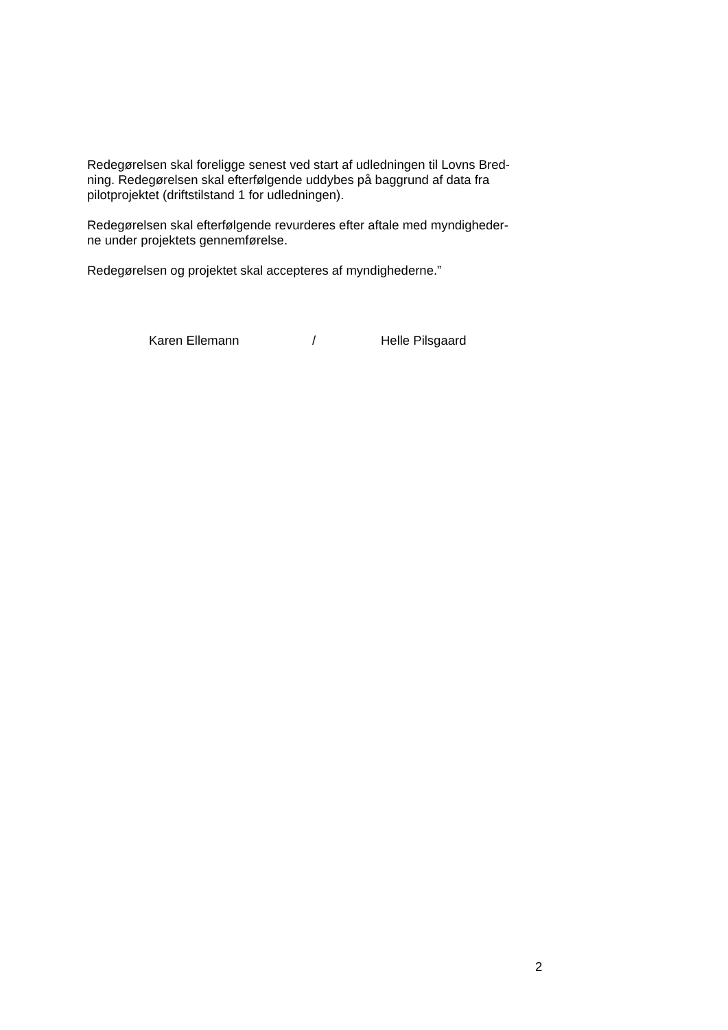Redegørelsen skal foreligge senest ved start af udledningen til Lovns Bred-
ning. Redegørelsen skal efterfølgende uddybes på baggrund af data fra
pilotprojektet (driftstilstand 1 for udledningen).
Redegørelsen skal efterfølgende revurderes efter aftale med myndigheder-
ne under projektets gennemførelse.
Redegørelsen og projektet skal accepteres af myndighederne.”
Karen Ellemann / Helle Pilsgaard
2